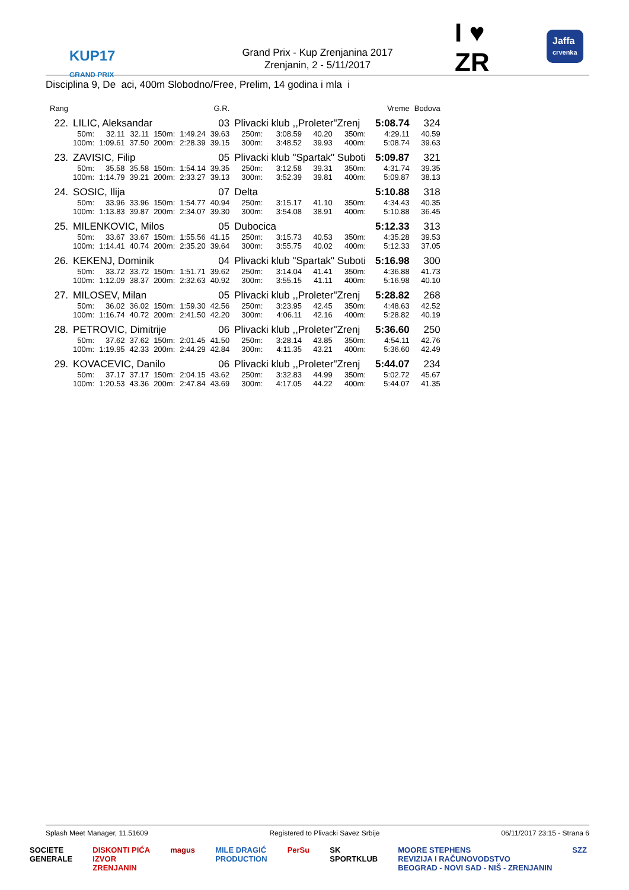KUP17
GRAND PRIX
Grand Prix - Kup Zrenjanina 2017
Zrenjanin, 2 - 5/11/2017
I ♥
ZR
Jaffa
crvenka
Disciplina 9, De aci, 400m Slobodno/Free, Prelim, 14 godina i mla i
| Rang | | | | | G.R. | | | | | | | Vreme | Bodova |
| --- | --- | --- | --- | --- | --- | --- | --- | --- | --- | --- | --- | --- | --- |
| 22. | LILIC, Aleksandar | | | | 03 | | Plivacki klub ,,Proleter"Zrenj | | | | | 5:08.74 | 324 |
| | 50m: | 32.11 | 32.11 | 150m: | 1:49.24 | 39.63 | 250m: | 3:08.59 | 40.20 | 350m: | | 4:29.11 | 40.59 |
| | 100m: | 1:09.61 | 37.50 | 200m: | 2:28.39 | 39.15 | 300m: | 3:48.52 | 39.93 | 400m: | | 5:08.74 | 39.63 |
| 23. | ZAVISIC, Filip | | | | 05 | | Plivacki klub "Spartak" Suboti | | | | | 5:09.87 | 321 |
| | 50m: | 35.58 | 35.58 | 150m: | 1:54.14 | 39.35 | 250m: | 3:12.58 | 39.31 | 350m: | | 4:31.74 | 39.35 |
| | 100m: | 1:14.79 | 39.21 | 200m: | 2:33.27 | 39.13 | 300m: | 3:52.39 | 39.81 | 400m: | | 5:09.87 | 38.13 |
| 24. | SOSIC, Ilija | | | | 07 | | Delta | | | | | 5:10.88 | 318 |
| | 50m: | 33.96 | 33.96 | 150m: | 1:54.77 | 40.94 | 250m: | 3:15.17 | 41.10 | 350m: | | 4:34.43 | 40.35 |
| | 100m: | 1:13.83 | 39.87 | 200m: | 2:34.07 | 39.30 | 300m: | 3:54.08 | 38.91 | 400m: | | 5:10.88 | 36.45 |
| 25. | MILENKOVIC, Milos | | | | 05 | | Dubocica | | | | | 5:12.33 | 313 |
| | 50m: | 33.67 | 33.67 | 150m: | 1:55.56 | 41.15 | 250m: | 3:15.73 | 40.53 | 350m: | | 4:35.28 | 39.53 |
| | 100m: | 1:14.41 | 40.74 | 200m: | 2:35.20 | 39.64 | 300m: | 3:55.75 | 40.02 | 400m: | | 5:12.33 | 37.05 |
| 26. | KEKENJ, Dominik | | | | 04 | | Plivacki klub "Spartak" Suboti | | | | | 5:16.98 | 300 |
| | 50m: | 33.72 | 33.72 | 150m: | 1:51.71 | 39.62 | 250m: | 3:14.04 | 41.41 | 350m: | | 4:36.88 | 41.73 |
| | 100m: | 1:12.09 | 38.37 | 200m: | 2:32.63 | 40.92 | 300m: | 3:55.15 | 41.11 | 400m: | | 5:16.98 | 40.10 |
| 27. | MILOSEV, Milan | | | | 05 | | Plivacki klub ,,Proleter"Zrenj | | | | | 5:28.82 | 268 |
| | 50m: | 36.02 | 36.02 | 150m: | 1:59.30 | 42.56 | 250m: | 3:23.95 | 42.45 | 350m: | | 4:48.63 | 42.52 |
| | 100m: | 1:16.74 | 40.72 | 200m: | 2:41.50 | 42.20 | 300m: | 4:06.11 | 42.16 | 400m: | | 5:28.82 | 40.19 |
| 28. | PETROVIC, Dimitrije | | | | 06 | | Plivacki klub ,,Proleter"Zrenj | | | | | 5:36.60 | 250 |
| | 50m: | 37.62 | 37.62 | 150m: | 2:01.45 | 41.50 | 250m: | 3:28.14 | 43.85 | 350m: | | 4:54.11 | 42.76 |
| | 100m: | 1:19.95 | 42.33 | 200m: | 2:44.29 | 42.84 | 300m: | 4:11.35 | 43.21 | 400m: | | 5:36.60 | 42.49 |
| 29. | KOVACEVIC, Danilo | | | | 06 | | Plivacki klub ,,Proleter"Zrenj | | | | | 5:44.07 | 234 |
| | 50m: | 37.17 | 37.17 | 150m: | 2:04.15 | 43.62 | 250m: | 3:32.83 | 44.99 | 350m: | | 5:02.72 | 45.67 |
| | 100m: | 1:20.53 | 43.36 | 200m: | 2:47.84 | 43.69 | 300m: | 4:17.05 | 44.22 | 400m: | | 5:44.07 | 41.35 |
Splash Meet Manager, 11.51609 Registered to Plivacki Savez Srbije 06/11/2017 23:15 - Strana 6
SOCIETE
GENERALE DISKONTI PIĆA
IZVOR
ZRENJANIN magus MILE DRAGIĆ
PRODUCTION PerSu SK
SPORTKLUB MOORE STEPHENS
REVIZIJA I RAČUNOVODSTVO
BEOGRAD - NOVI SAD - NIŠ - ZRENJANIN SZZ